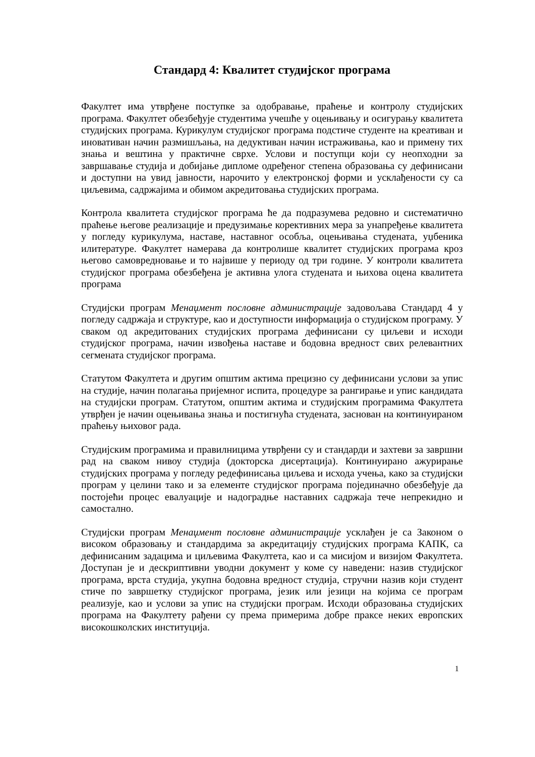Стандард 4: Квалитет студијског програма
Факултет има утврђене поступке за одобравање, праћење и контролу студијских програма. Факултет обезбеђује студентима учешће у оцењивању и осигурању квалитета студијских програма. Курикулум студијског програма подстиче студенте на креативан и иновативан начин размишљања, на дедуктиван начин истраживања, као и примену тих знања и вештина у практичне сврхе. Услови и поступци који су неопходни за завршавање студија и добијање дипломе одређеног степена образовања су дефинисани и доступни на увид јавности, нарочито у електронској форми и усклађености су са циљевима, садржајима и обимом акредитовања студијских програма.
Контрола квалитета студијског програма ће да подразумева редовно и систематично праћење његове реализације и предузимање корективних мера за унапређење квалитета у погледу курикулума, наставе, наставног особља, оцењивања студената, уџбеника илитературе. Факултет намерава да контролише квалитет студијских програма кроз његово самовредновање и то највише у периоду од три године. У контроли квалитета студијског програма обезбеђена је активна улога студената и њихова оцена квалитета програма
Студијски програм Менаџмент пословне администрације задовољава Стандард 4 у погледу садржаја и структуре, као и доступности информација о студијском програму. У сваком од акредитованих студијских програма дефинисани су циљеви и исходи студијског програма, начин извођења наставе и бодовна вредност свих релевантних сегмената студијског програма.
Статутом Факултета и другим општим актима прецизно су дефинисани услови за упис на студије, начин полагања пријемног испита, процедуре за рангирање и упис кандидата на студијски програм. Статутом, општим актима и студијским програмима Факултета утврђен је начин оцењивања знања и постигнућа студената, заснован на континуираном праћењу њиховог рада.
Студијским програмима и правилницима утврђени су и стандарди и захтеви за завршни рад на сваком нивоу студија (докторска дисертација). Континуирано ажурирање студијских програма у погледу редефинисања циљева и исхода учења, како за студијски програм у целини тако и за елементе студијског програма појединачно обезбеђује да постојећи процес евалуације и надоградње наставних садржаја тече непрекидно и самостално.
Студијски програм Менаџмент пословне администрације усклађен је са Законом о високом образовању и стандардима за акредитацију студијских програма КАПК, са дефинисаним задацима и циљевима Факултета, као и са мисијом и визијом Факултета. Доступан је и дескриптивни уводни документ у коме су наведени: назив студијског програма, врста студија, укупна бодовна вредност студија, стручни назив који студент стиче по завршетку студијског програма, језик или језици на којима се програм реализује, као и услови за упис на студијски програм. Исходи образовања студијских програма на Факултету рађени су према примерима добре праксе неких европских високошколских институција.
1